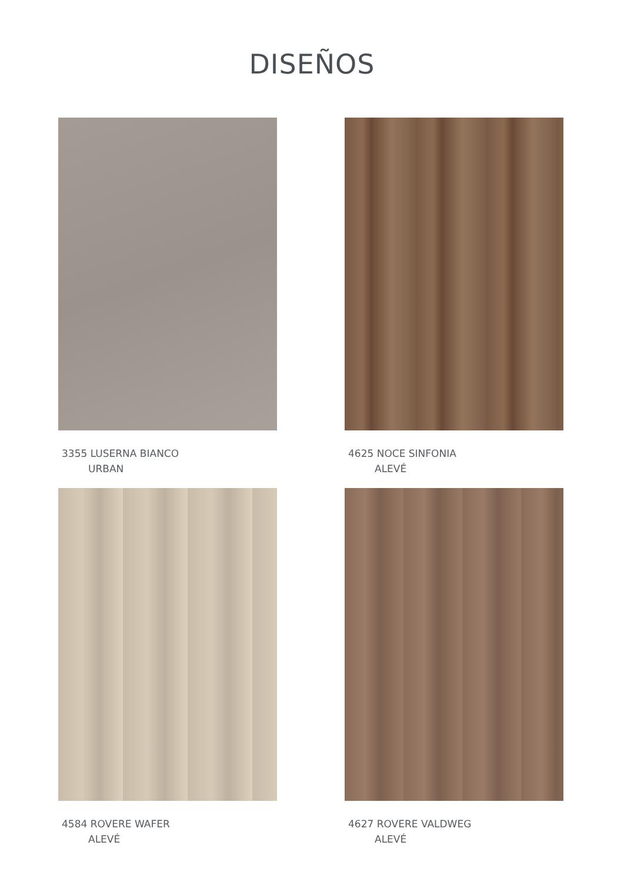DISEÑOS
3355 LUSERNA BIANCO
URBAN
4625 NOCE SINFONIA
ALEVÉ
4584 ROVERE WAFER
ALEVÉ
4627 ROVERE VALDWEG
ALEVÉ